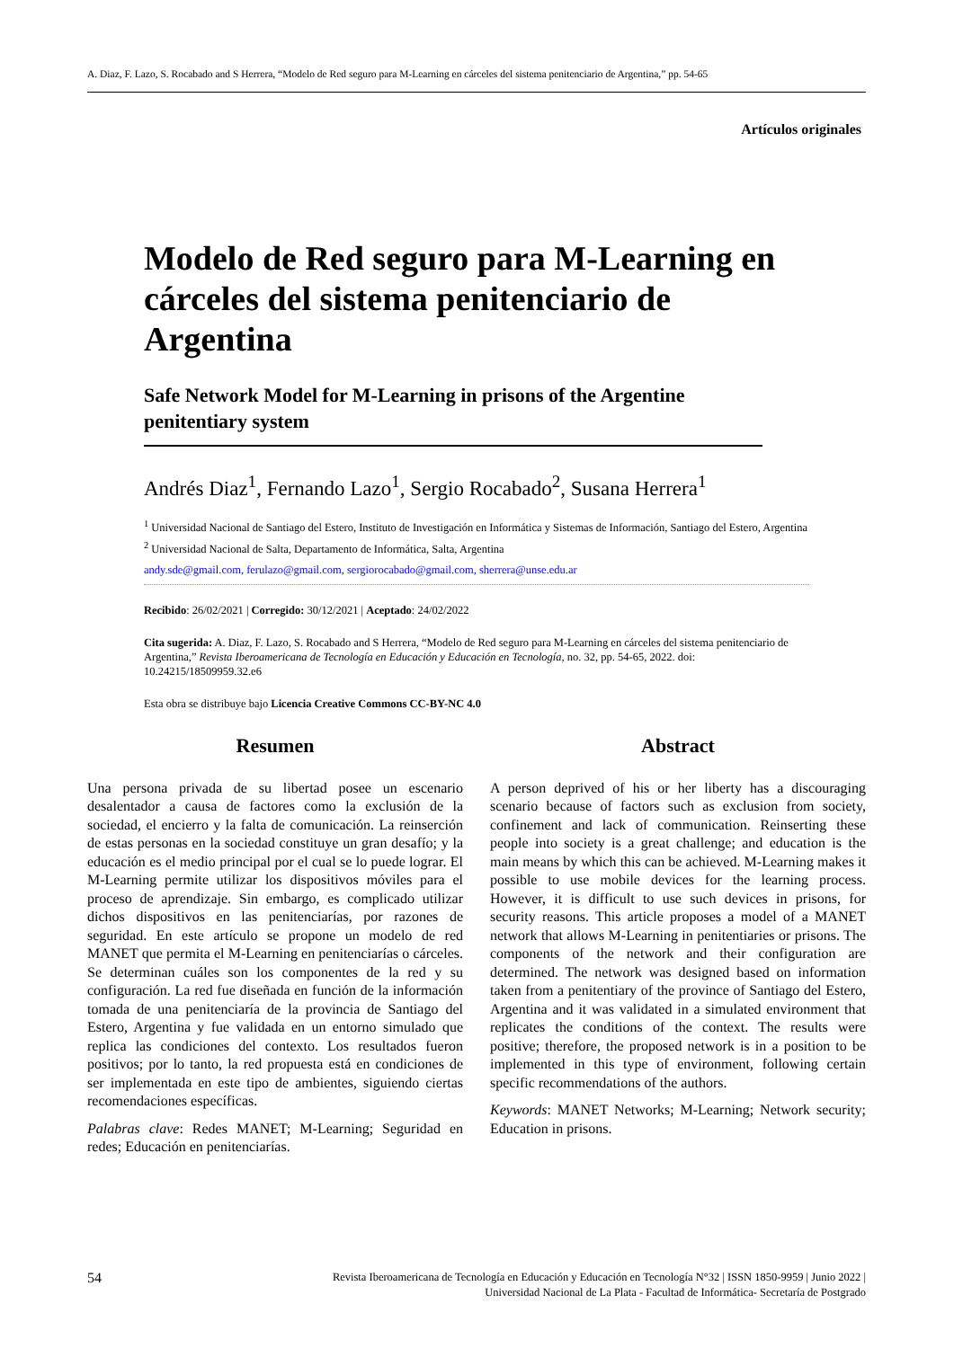A. Diaz, F. Lazo, S. Rocabado and S Herrera, “Modelo de Red seguro para M-Learning en cárceles del sistema penitenciario de Argentina,” pp. 54-65
Artículos originales
Modelo de Red seguro para M-Learning en cárceles del sistema penitenciario de Argentina
Safe Network Model for M-Learning in prisons of the Argentine penitentiary system
Andrés Diaz<sup>1</sup>, Fernando Lazo<sup>1</sup>, Sergio Rocabado<sup>2</sup>, Susana Herrera<sup>1</sup>
<sup>1</sup> Universidad Nacional de Santiago del Estero, Instituto de Investigación en Informática y Sistemas de Información, Santiago del Estero, Argentina
<sup>2</sup> Universidad Nacional de Salta, Departamento de Informática, Salta, Argentina
andy.sde@gmail.com, ferulazo@gmail.com, sergiorocabado@gmail.com, sherrera@unse.edu.ar
Recibido: 26/02/2021 | Corregido: 30/12/2021 | Aceptado: 24/02/2022
Cita sugerida: A. Diaz, F. Lazo, S. Rocabado and S Herrera, “Modelo de Red seguro para M-Learning en cárceles del sistema penitenciario de Argentina,” Revista Iberoamericana de Tecnología en Educación y Educación en Tecnología, no. 32, pp. 54-65, 2022. doi: 10.24215/18509959.32.e6
Esta obra se distribuye bajo Licencia Creative Commons CC-BY-NC 4.0
Resumen
Una persona privada de su libertad posee un escenario desalentador a causa de factores como la exclusión de la sociedad, el encierro y la falta de comunicación. La reinserción de estas personas en la sociedad constituye un gran desafío; y la educación es el medio principal por el cual se lo puede lograr. El M-Learning permite utilizar los dispositivos móviles para el proceso de aprendizaje. Sin embargo, es complicado utilizar dichos dispositivos en las penitenciarías, por razones de seguridad. En este artículo se propone un modelo de red MANET que permita el M-Learning en penitenciarías o cárceles. Se determinan cuáles son los componentes de la red y su configuración. La red fue diseñada en función de la información tomada de una penitenciaría de la provincia de Santiago del Estero, Argentina y fue validada en un entorno simulado que replica las condiciones del contexto. Los resultados fueron positivos; por lo tanto, la red propuesta está en condiciones de ser implementada en este tipo de ambientes, siguiendo ciertas recomendaciones específicas.
Palabras clave: Redes MANET; M-Learning; Seguridad en redes; Educación en penitenciarías.
Abstract
A person deprived of his or her liberty has a discouraging scenario because of factors such as exclusion from society, confinement and lack of communication. Reinserting these people into society is a great challenge; and education is the main means by which this can be achieved. M-Learning makes it possible to use mobile devices for the learning process. However, it is difficult to use such devices in prisons, for security reasons. This article proposes a model of a MANET network that allows M-Learning in penitentiaries or prisons. The components of the network and their configuration are determined. The network was designed based on information taken from a penitentiary of the province of Santiago del Estero, Argentina and it was validated in a simulated environment that replicates the conditions of the context. The results were positive; therefore, the proposed network is in a position to be implemented in this type of environment, following certain specific recommendations of the authors.
Keywords: MANET Networks; M-Learning; Network security; Education in prisons.
54 Revista Iberoamericana de Tecnología en Educación y Educación en Tecnología N°32 | ISSN 1850-9959 | Junio 2022 |
Universidad Nacional de La Plata - Facultad de Informática- Secretaría de Postgrado